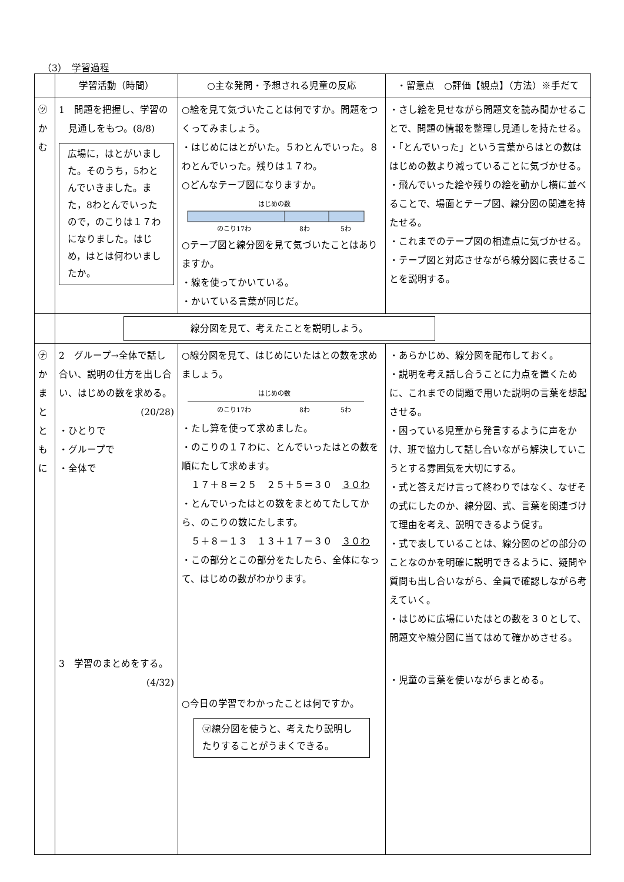（3）　学習過程
| | 学習活動（時間） | ○主な発問・予想される児童の反応 | ・留意点 ○評価【観点】（方法）※手だて |
| --- | --- | --- | --- |
| ㋡ か む | 1 問題を把握し、学習の 見通しをもつ。(8/8) 広場に，はとがいました。そのうち，5わとんでいきました。また，8わとんでいったので，のこりは１７わになりました。はじめ，はとは何わいましたか。 | ○絵を見て気づいたことは何ですか。問題をつくってみましょう。 ・はじめにはとがいた。５わとんでいった。８わとんでいった。残りは１７わ。 ○どんなテープ図になりますか。 はじめの数 のこり17わ 8わ 5わ ○テープ図と線分図を見て気づいたことはありますか。 ・線を使ってかいている。 ・かいている言葉が同じだ。 | ・さし絵を見せながら問題文を読み聞かせることで、問題の情報を整理し見通しを持たせる。 ・「とんでいった」という言葉からはとの数ははじめの数より減っていることに気づかせる。 ・飛んでいった絵や残りの絵を動かし横に並べることで、場面とテープ図、線分図の関連を持たせる。 ・これまでのテープ図の相違点に気づかせる。 ・テープ図と対応させながら線分図に表せることを説明する。 |
| | 線分図を見て、考えたことを説明しよう。 | | |
| ㋤ か ま と と も に | 2 グループ→全体で話し合い、説明の仕方を出し合い、はじめの数を求める。 (20/28) ・ひとりで ・グループで ・全体で 3 学習のまとめをする。 (4/32) | ○線分図を見て、はじめにいたはとの数を求めましょう。 はじめの数 のこり17わ 8わ 5わ ・たし算を使って求めました。 ・のこりの１７わに、とんでいったはとの数を順にたして求めます。 １７＋８＝２５ ２５＋５＝３０ ３０わ ・とんでいったはとの数をまとめてたしてから、のこりの数にたします。 ５＋８＝１３ １３＋１７＝３０ ３０わ ・この部分とこの部分をたしたら、全体になって、はじめの数がわかります。 ○今日の学習でわかったことは何ですか。 ㋮線分図を使うと、考えたり説明したりすることがうまくできる。 | ・あらかじめ、線分図を配布しておく。 ・説明を考え話し合うことに力点を置くために、これまでの問題で用いた説明の言葉を想起させる。 ・困っている児童から発言するように声をかけ、班で協力して話し合いながら解決していこうとする雰囲気を大切にする。 ・式と答えだけ言って終わりではなく、なぜその式にしたのか、線分図、式、言葉を関連づけて理由を考え、説明できるよう促す。 ・式で表していることは、線分図のどの部分のことなのかを明確に説明できるように、疑問や質問も出し合いながら、全員で確認しながら考えていく。 ・はじめに広場にいたはとの数を３０として、問題文や線分図に当てはめて確かめさせる。 ・児童の言葉を使いながらまとめる。 |